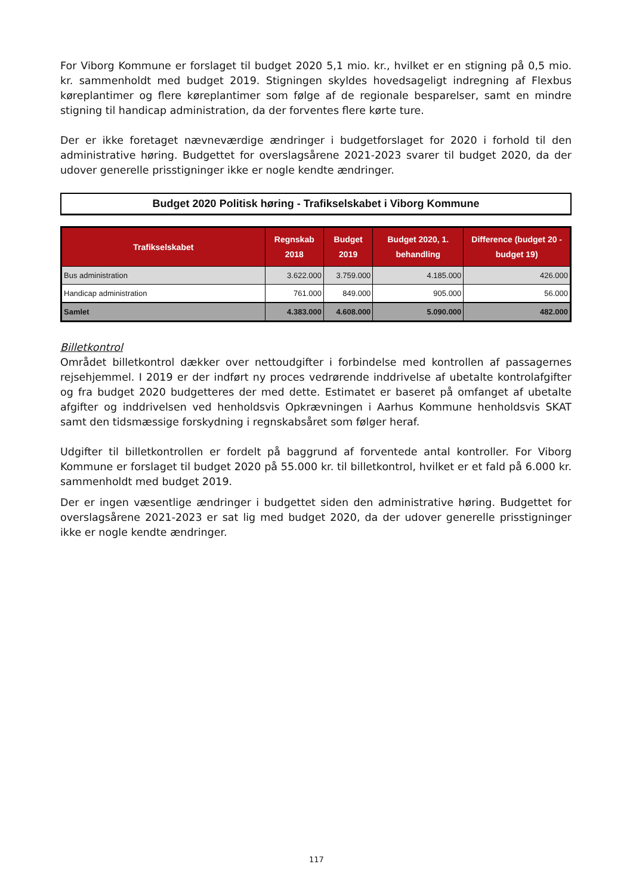For Viborg Kommune er forslaget til budget 2020 5,1 mio. kr., hvilket er en stigning på 0,5 mio. kr. sammenholdt med budget 2019. Stigningen skyldes hovedsageligt indregning af Flexbus køreplantimer og flere køreplantimer som følge af de regionale besparelser, samt en mindre stigning til handicap administration, da der forventes flere kørte ture.
Der er ikke foretaget nævneværdige ændringer i budgetforslaget for 2020 i forhold til den administrative høring. Budgettet for overslagsårene 2021-2023 svarer til budget 2020, da der udover generelle prisstigninger ikke er nogle kendte ændringer.
Budget 2020 Politisk høring - Trafikselskabet i Viborg Kommune
| Trafikselskabet | Regnskab 2018 | Budget 2019 | Budget 2020, 1. behandling | Difference (budget 20 - budget 19) |
| --- | --- | --- | --- | --- |
| Bus administration | 3.622.000 | 3.759.000 | 4.185.000 | 426.000 |
| Handicap administration | 761.000 | 849.000 | 905.000 | 56.000 |
| Samlet | 4.383.000 | 4.608.000 | 5.090.000 | 482.000 |
Billetkontrol
Området billetkontrol dækker over nettoudgifter i forbindelse med kontrollen af passagernes rejsehjemmel. I 2019 er der indført ny proces vedrørende inddrivelse af ubetalte kontrolafgifter og fra budget 2020 budgetteres der med dette. Estimatet er baseret på omfanget af ubetalte afgifter og inddrivelsen ved henholdsvis Opkrævningen i Aarhus Kommune henholdsvis SKAT samt den tidsmæssige forskydning i regnskabsåret som følger heraf.
Udgifter til billetkontrollen er fordelt på baggrund af forventede antal kontroller. For Viborg Kommune er forslaget til budget 2020 på 55.000 kr. til billetkontrol, hvilket er et fald på 6.000 kr. sammenholdt med budget 2019.
Der er ingen væsentlige ændringer i budgettet siden den administrative høring. Budgettet for overslagsårene 2021-2023 er sat lig med budget 2020, da der udover generelle prisstigninger ikke er nogle kendte ændringer.
117